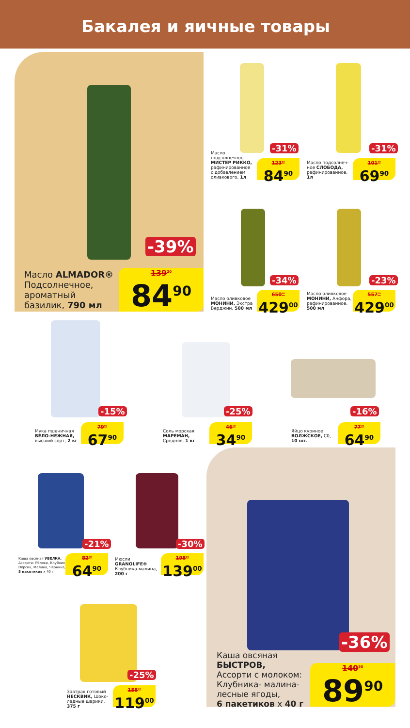Бакалея и яичные товары
-39%
Масло ALMADOR®
Подсолнечное,
ароматный
базилик, 790 мл
139<sup>20</sup>
84<sup>90</sup>
-31%
Масло
подсолнечное
МИСТЕР РИККО,
рафинированное
с добавлением
оливкового, 1л
123<sup>00</sup>
84<sup>90</sup>
-31%
Масло подсолнеч-
ное СЛОБОДА,
рафинированное,
1л
101<sup>30</sup>
69<sup>90</sup>
-34%
Масло оливковое
МОНИНИ, Экстра
Верджин, 500 мл
650<sup>00</sup>
429<sup>00</sup>
-23%
Масло оливковое
МОНИНИ, Анфора,
рафинированное,
500 мл
557<sup>10</sup>
429<sup>00</sup>
-15%
Мука пшеничная
БЕЛО-НЕЖНАЯ,
высший сорт, 2 кг
79<sup>90</sup>
67<sup>90</sup>
-25%
Соль морская
МАРЕМАН,
Средняя, 1 кг
46<sup>50</sup>
34<sup>90</sup>
-16%
Яйцо куриное
ВОЛЖСКОЕ, С0,
10 шт.
77<sup>30</sup>
64<sup>90</sup>
-21%
Каша овсяная УВЕЛКА,
Ассорти: Яблоко, Клубника,
Персик, Малина, Черника,
5 пакетиков х 40 г
82<sup>20</sup>
64<sup>90</sup>
-30%
Мюсли
GRANOLIFE®
Клубника-малина,
200 г
198<sup>60</sup>
139<sup>00</sup>
-25%
Завтрак готовый
НЕСКВИК, Шоко-
ладные шарики,
375 г
158<sup>70</sup>
119<sup>00</sup>
-36%
Каша овсяная
БЫСТРОВ,
Ассорти с молоком:
Клубника- малина-
лесные ягоды,
6 пакетиков х 40 г
140<sup>50</sup>
89<sup>90</sup>